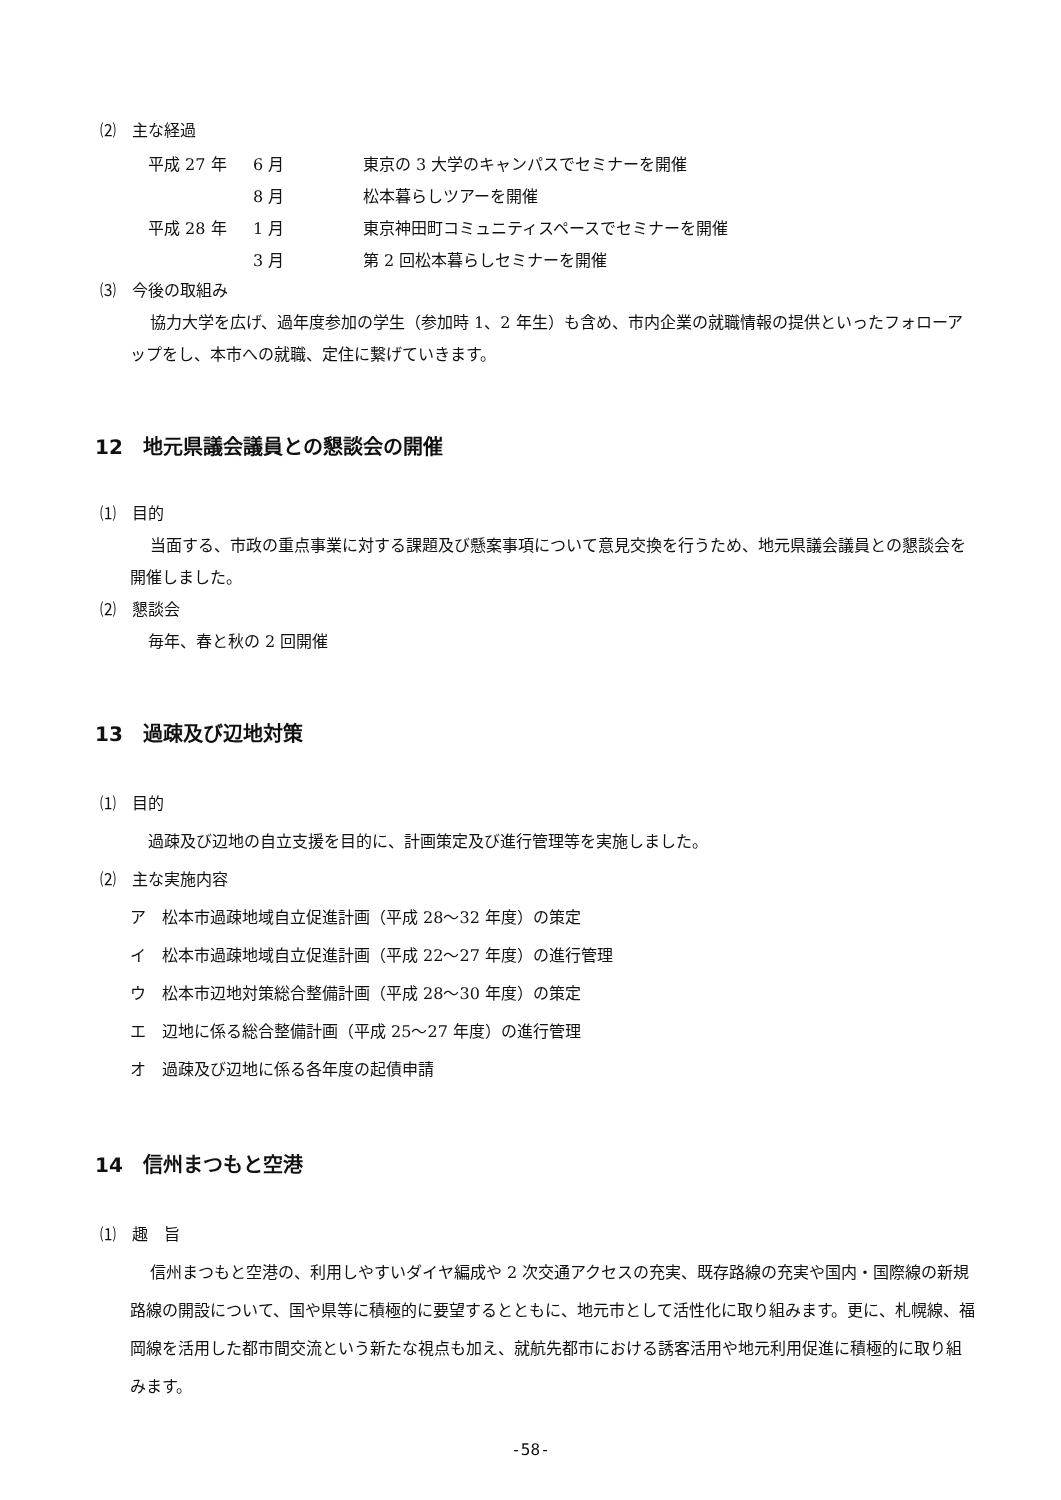⑵　主な経過
| 平成 27 年 | 6 月 | 東京の 3 大学のキャンパスでセミナーを開催 |
| | 8 月 | 松本暮らしツアーを開催 |
| 平成 28 年 | 1 月 | 東京神田町コミュニティスペースでセミナーを開催 |
| | 3 月 | 第 2 回松本暮らしセミナーを開催 |
⑶　今後の取組み
協力大学を広げ、過年度参加の学生（参加時 1、2 年生）も含め、市内企業の就職情報の提供といったフォローアップをし、本市への就職、定住に繋げていきます。
12　地元県議会議員との懇談会の開催
⑴　目的
当面する、市政の重点事業に対する課題及び懸案事項について意見交換を行うため、地元県議会議員との懇談会を開催しました。
⑵　懇談会
毎年、春と秋の 2 回開催
13　過疎及び辺地対策
⑴　目的
過疎及び辺地の自立支援を目的に、計画策定及び進行管理等を実施しました。
⑵　主な実施内容
ア　松本市過疎地域自立促進計画（平成 28～32 年度）の策定
イ　松本市過疎地域自立促進計画（平成 22～27 年度）の進行管理
ウ　松本市辺地対策総合整備計画（平成 28～30 年度）の策定
エ　辺地に係る総合整備計画（平成 25～27 年度）の進行管理
オ　過疎及び辺地に係る各年度の起債申請
14　信州まつもと空港
⑴　趣　旨
信州まつもと空港の、利用しやすいダイヤ編成や 2 次交通アクセスの充実、既存路線の充実や国内・国際線の新規路線の開設について、国や県等に積極的に要望するとともに、地元市として活性化に取り組みます。更に、札幌線、福岡線を活用した都市間交流という新たな視点も加え、就航先都市における誘客活用や地元利用促進に積極的に取り組みます。
-58-